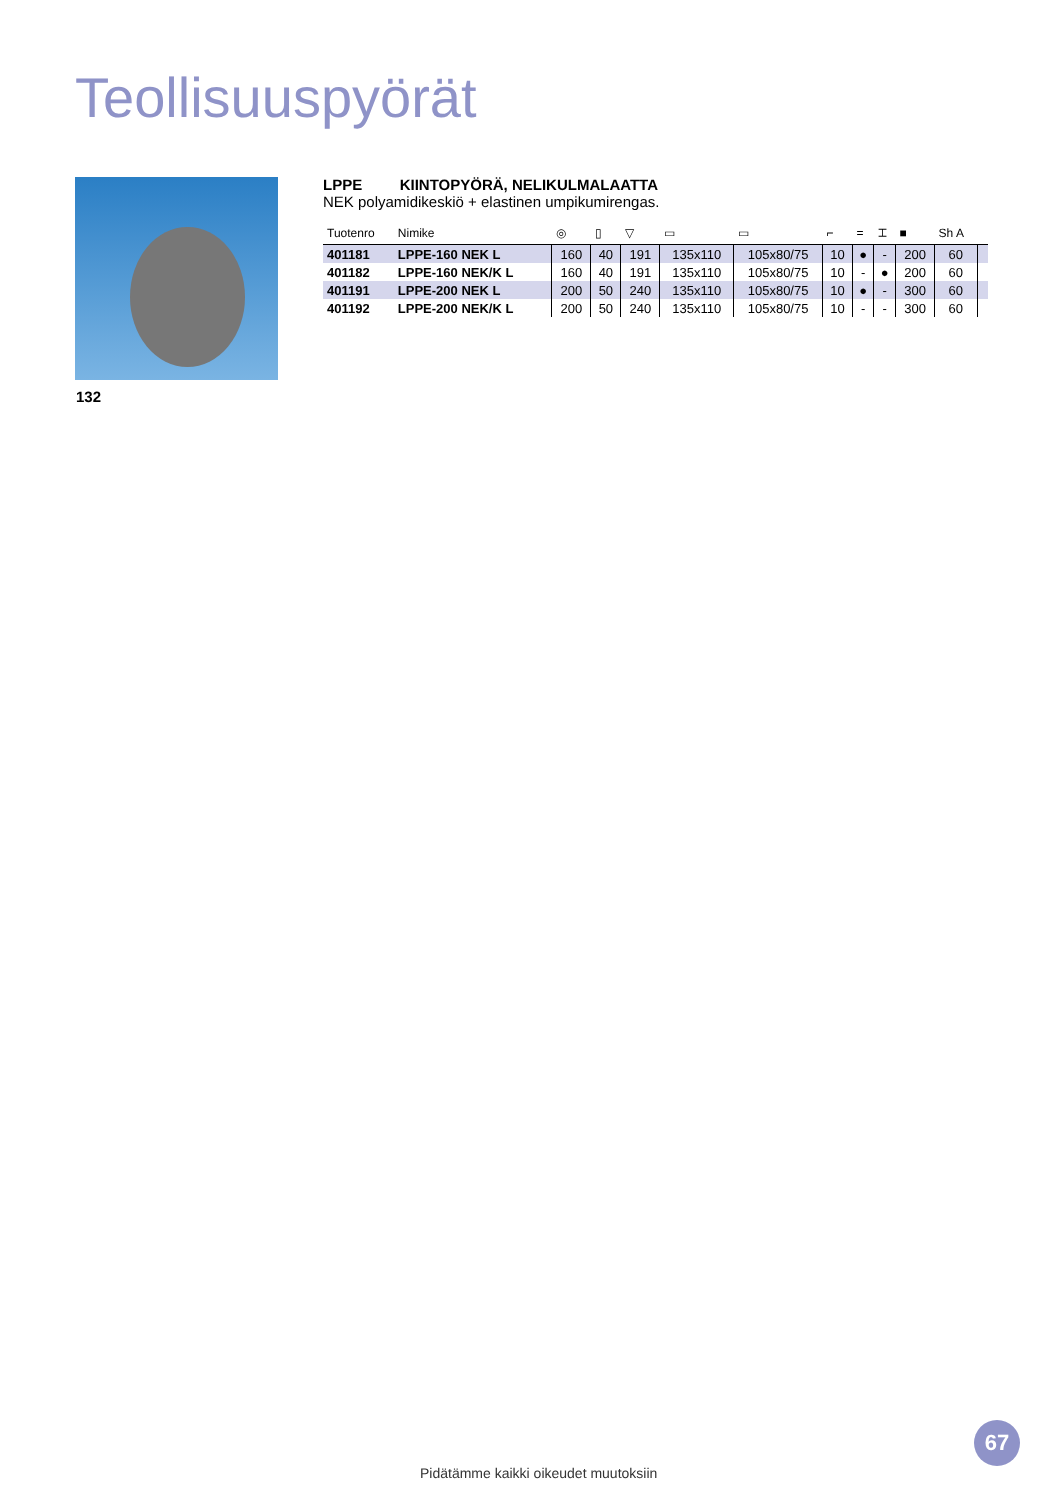Teollisuuspyörät
132
LPPE KIINTOPYÖRÄ, NELIKULMALAATTA
NEK polyamidikeskiö + elastinen umpikumirengas.
| Tuotenro | Nimike | ◎ | ▯ | ▽ | ▭ | ▭ | ⌐ | = | ⌶ | ■ | Sh A | |
| --- | --- | --- | --- | --- | --- | --- | --- | --- | --- | --- | --- | --- |
| 401181 | LPPE-160 NEK L | 160 | 40 | 191 | 135x110 | 105x80/75 | 10 | ● | - | 200 | 60 | |
| 401182 | LPPE-160 NEK/K L | 160 | 40 | 191 | 135x110 | 105x80/75 | 10 | - | ● | 200 | 60 | |
| 401191 | LPPE-200 NEK L | 200 | 50 | 240 | 135x110 | 105x80/75 | 10 | ● | - | 300 | 60 | |
| 401192 | LPPE-200 NEK/K L | 200 | 50 | 240 | 135x110 | 105x80/75 | 10 | - | - | 300 | 60 | |
67
Pidätämme kaikki oikeudet muutoksiin